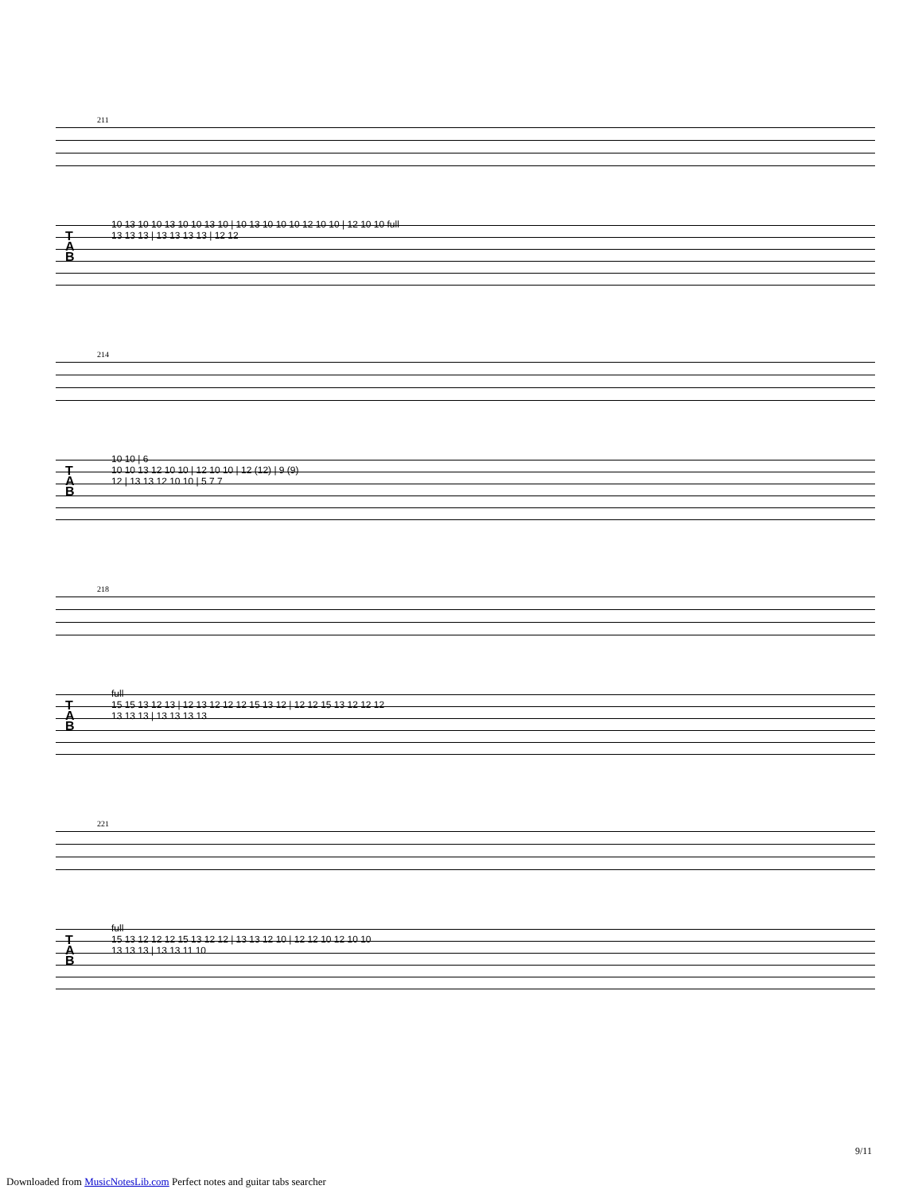211
T
A
B
10 13 10 10 13 10 10 13 10 | 10 13 10 10 10 12 10 10 | 12 10 10 full
13 13 13 | 13 13 13 13 | 12 12
214
T
A
B
10 10 | 6
10 10 13 12 10 10 | 12 10 10 | 12 (12) | 9 (9)
12 | 13 13 12 10 10 | 5 7 7
218
T
A
B
full
15 15 13 12 13 | 12 13 12 12 12 15 13 12 | 12 12 15 13 12 12 12
13 13 13 | 13 13 13 13
221
T
A
B
full
15 13 12 12 12 15 13 12 12 | 13 13 12 10 | 12 12 10 12 10 10
13 13 13 | 13 13 11 10
9/11
Downloaded from MusicNotesLib.com Perfect notes and guitar tabs searcher